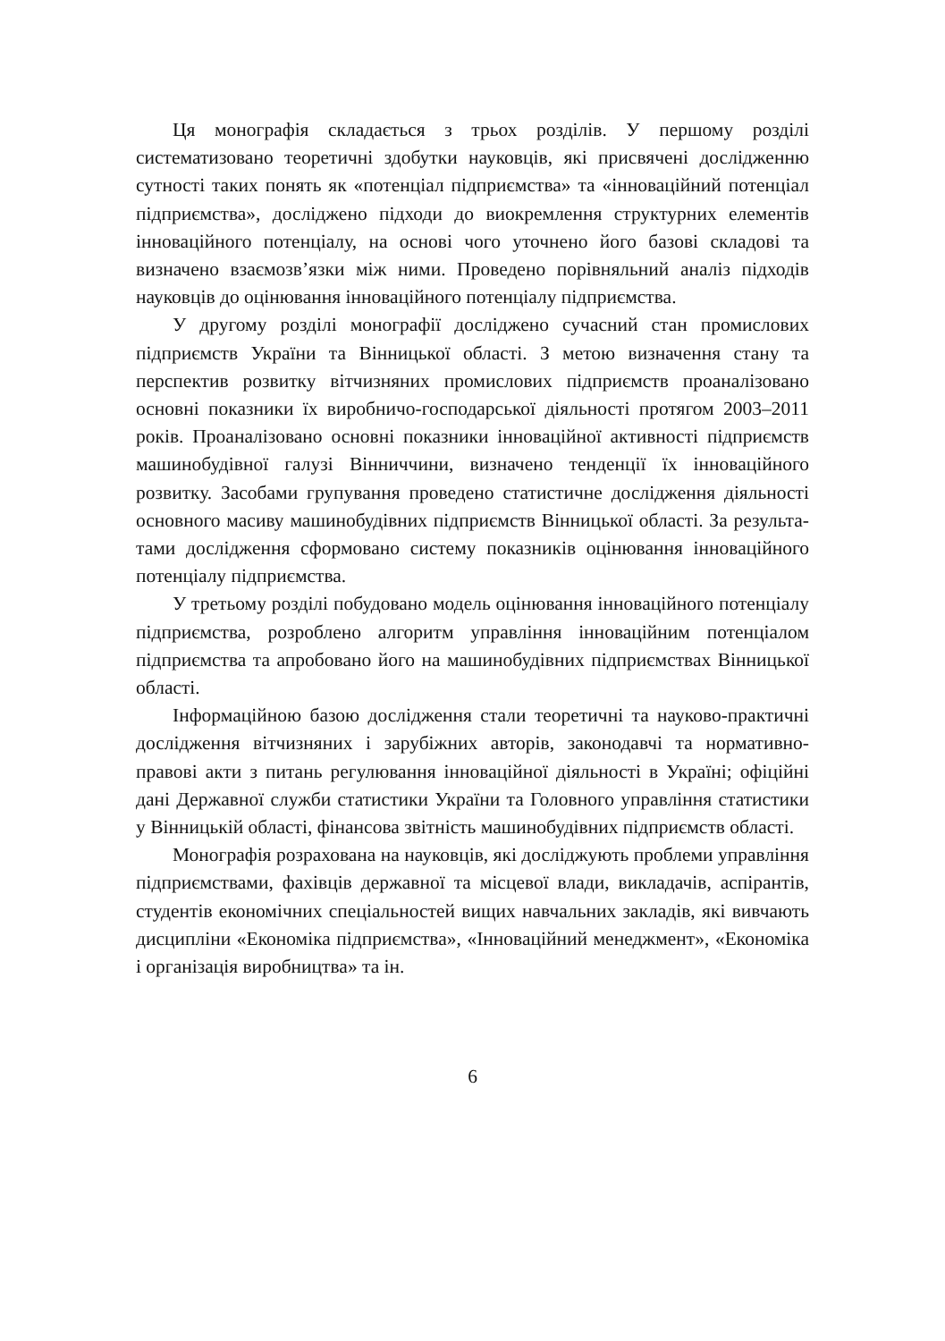Ця монографія складається з трьох розділів. У першому розділі систематизовано теоретичні здобутки науковців, які присвячені дослі­дженню сутності таких понять як «потенціал підприємства» та «іннова­ційний потенціал підприємства», досліджено підходи до виокремлення структурних елементів інноваційного потенціалу, на основі чого уто­чнено його базові складові та визначено взаємозв’язки між ними. Проведено порівняльний аналіз підходів науковців до оцінювання ін­новаційного потенціалу підприємства.
У другому розділі монографії досліджено сучасний стан промис­лових підприємств України та Вінницької області. З метою визначен­ня стану та перспектив розвитку вітчизняних промислових підпри­ємств проаналізовано основні показники їх виробничо-господарської діяльності протягом 2003–2011 років. Проаналізовано основні показ­ники інноваційної активності підприємств машинобудівної галузі Вінниччини, визначено тенденції їх інноваційного розвитку. Засобами групування проведено статистичне дослідження діяльності основного масиву машинобудівних підприємств Вінницької області. За результа­тами дослідження сформовано систему показників оцінювання інно­ваційного потенціалу підприємства.
У третьому розділі побудовано модель оцінювання інноваційного потенціалу підприємства, розроблено алгоритм управління інновацій­ним потенціалом підприємства та апробовано його на машинобудів­них підприємствах Вінницької області.
Інформаційною базою дослідження стали теоретичні та науково-практичні дослідження вітчизняних і зарубіжних авторів, законодавчі та нормативно-правові акти з питань регулювання інноваційної діяль­ності в Україні; офіційні дані Державної служби статистики України та Головного управління статистики у Вінницькій області, фінансова звітність машинобудівних підприємств області.
Монографія розрахована на науковців, які досліджують проблеми управління підприємствами, фахівців державної та місцевої влади, ви­кладачів, аспірантів, студентів економічних спеціальностей вищих на­вчальних закладів, які вивчають дисципліни «Економіка підприємст­ва», «Інноваційний менеджмент», «Економіка і організація виробниц­тва» та ін.
6